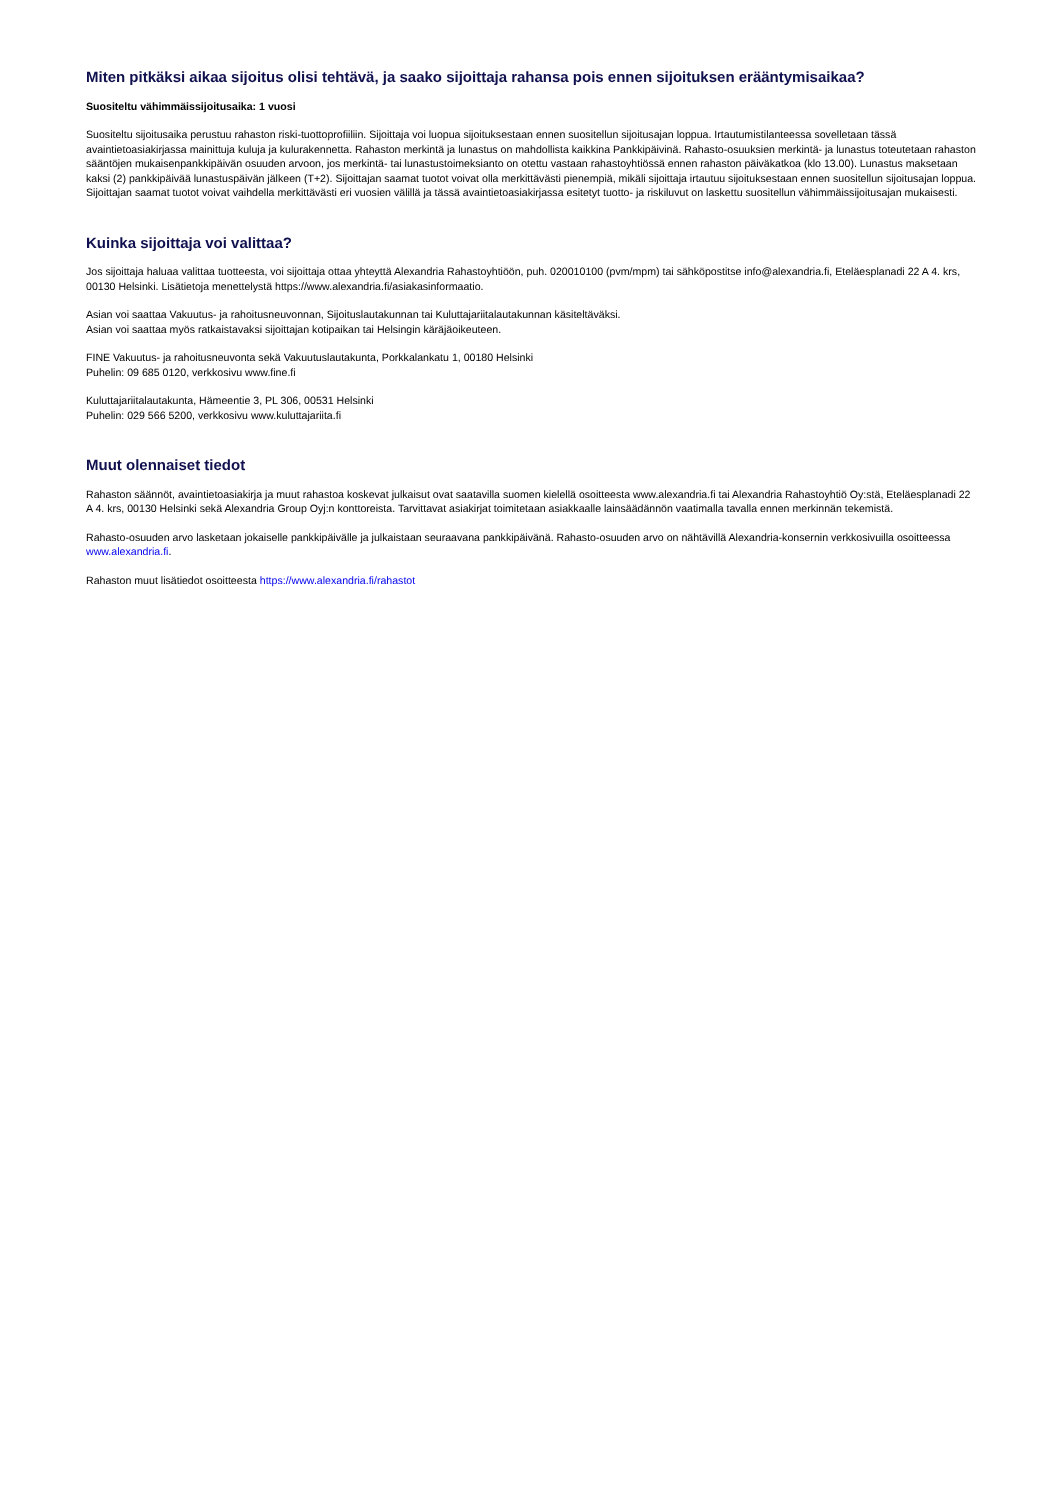Miten pitkäksi aikaa sijoitus olisi tehtävä, ja saako sijoittaja rahansa pois ennen sijoituksen erääntymisaikaa?
Suositeltu vähimmäissijoitusaika: 1 vuosi
Suositeltu sijoitusaika perustuu rahaston riski-tuottoprofiiliin. Sijoittaja voi luopua sijoituksestaan ennen suositellun sijoitusajan loppua. Irtautumistilanteessa sovelletaan tässä avaintietoasiakirjassa mainittuja kuluja ja kulurakennetta. Rahaston merkintä ja lunastus on mahdollista kaikkina Pankkipäivinä. Rahasto-osuuksien merkintä- ja lunastus toteutetaan rahaston sääntöjen mukaisenpankkipäivän osuuden arvoon, jos merkintä- tai lunastustoimeksianto on otettu vastaan rahastoyhtiössä ennen rahaston päiväkatkoa (klo 13.00). Lunastus maksetaan kaksi (2) pankkipäivää lunastuspäivän jälkeen (T+2). Sijoittajan saamat tuotot voivat olla merkittävästi pienempiä, mikäli sijoittaja irtautuu sijoituksestaan ennen suositellun sijoitusajan loppua. Sijoittajan saamat tuotot voivat vaihdella merkittävästi eri vuosien välillä ja tässä avaintietoasiakirjassa esitetyt tuotto- ja riskiluvut on laskettu suositellun vähimmäissijoitusajan mukaisesti.
Kuinka sijoittaja voi valittaa?
Jos sijoittaja haluaa valittaa tuotteesta, voi sijoittaja ottaa yhteyttä Alexandria Rahastoyhtiöön, puh. 020010100 (pvm/mpm) tai sähköpostitse info@alexandria.fi, Eteläesplanadi 22 A 4. krs, 00130 Helsinki. Lisätietoja menettelystä https://www.alexandria.fi/asiakasinformaatio.
Asian voi saattaa Vakuutus- ja rahoitusneuvonnan, Sijoituslautakunnan tai Kuluttajariitalautakunnan käsiteltäväksi.
Asian voi saattaa myös ratkaistavaksi sijoittajan kotipaikan tai Helsingin käräjäoikeuteen.
FINE Vakuutus- ja rahoitusneuvonta sekä Vakuutuslautakunta, Porkkalankatu 1, 00180 Helsinki
Puhelin: 09 685 0120, verkkosivu www.fine.fi
Kuluttajariitalautakunta, Hämeentie 3, PL 306, 00531 Helsinki
Puhelin: 029 566 5200, verkkosivu www.kuluttajariita.fi
Muut olennaiset tiedot
Rahaston säännöt, avaintietoasiakirja ja muut rahastoa koskevat julkaisut ovat saatavilla suomen kielellä osoitteesta www.alexandria.fi tai Alexandria Rahastoyhtiö Oy:stä, Eteläesplanadi 22 A 4. krs, 00130 Helsinki sekä Alexandria Group Oyj:n konttoreista. Tarvittavat asiakirjat toimitetaan asiakkaalle lainsäädännön vaatimalla tavalla ennen merkinnän tekemistä.
Rahasto-osuuden arvo lasketaan jokaiselle pankkipäivälle ja julkaistaan seuraavana pankkipäivänä. Rahasto-osuuden arvo on nähtävillä Alexandria-konsernin verkkosivuilla osoitteessa www.alexandria.fi.
Rahaston muut lisätiedot osoitteesta https://www.alexandria.fi/rahastot